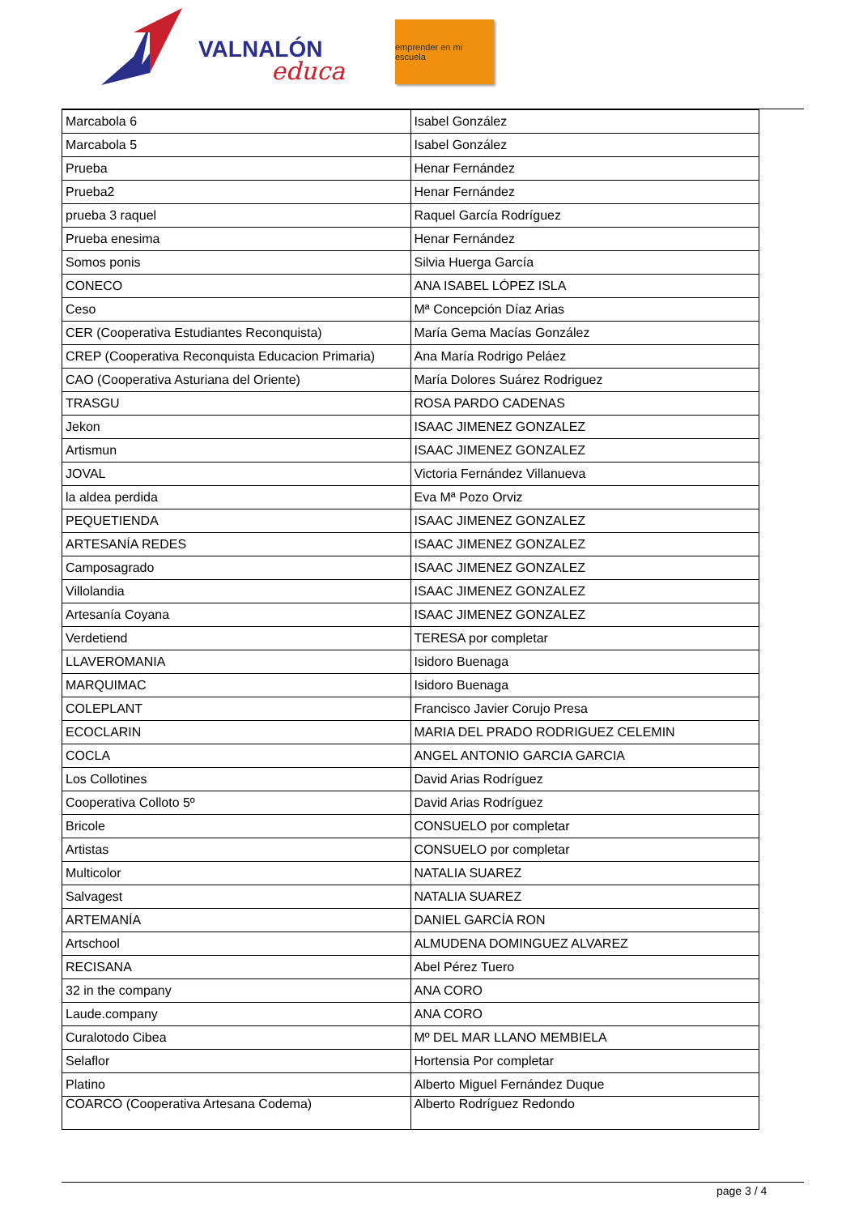VALNALÓN
educa
emprender en mi escuela
| Marcabola 6 | Isabel González |
| Marcabola 5 | Isabel González |
| Prueba | Henar Fernández |
| Prueba2 | Henar Fernández |
| prueba 3 raquel | Raquel García Rodríguez |
| Prueba enesima | Henar Fernández |
| Somos ponis | Silvia Huerga García |
| CONECO | ANA ISABEL LÓPEZ ISLA |
| Ceso | Mª Concepción Díaz Arias |
| CER (Cooperativa Estudiantes Reconquista) | María Gema Macías González |
| CREP (Cooperativa Reconquista Educacion Primaria) | Ana María Rodrigo Peláez |
| CAO (Cooperativa Asturiana del Oriente) | María Dolores Suárez Rodriguez |
| TRASGU | ROSA PARDO CADENAS |
| Jekon | ISAAC JIMENEZ GONZALEZ |
| Artismun | ISAAC JIMENEZ GONZALEZ |
| JOVAL | Victoria Fernández Villanueva |
| la aldea perdida | Eva Mª Pozo Orviz |
| PEQUETIENDA | ISAAC JIMENEZ GONZALEZ |
| ARTESANÍA REDES | ISAAC JIMENEZ GONZALEZ |
| Camposagrado | ISAAC JIMENEZ GONZALEZ |
| Villolandia | ISAAC JIMENEZ GONZALEZ |
| Artesanía Coyana | ISAAC JIMENEZ GONZALEZ |
| Verdetiend | TERESA por completar |
| LLAVEROMANIA | Isidoro Buenaga |
| MARQUIMAC | Isidoro Buenaga |
| COLEPLANT | Francisco Javier Corujo Presa |
| ECOCLARIN | MARIA DEL PRADO RODRIGUEZ CELEMIN |
| COCLA | ANGEL ANTONIO GARCIA GARCIA |
| Los Collotines | David Arias Rodríguez |
| Cooperativa Colloto 5º | David Arias Rodríguez |
| Bricole | CONSUELO por completar |
| Artistas | CONSUELO por completar |
| Multicolor | NATALIA SUAREZ |
| Salvagest | NATALIA SUAREZ |
| ARTEMANÍA | DANIEL GARCÍA RON |
| Artschool | ALMUDENA DOMINGUEZ ALVAREZ |
| RECISANA | Abel Pérez Tuero |
| 32 in the company | ANA CORO |
| Laude.company | ANA CORO |
| Curalotodo Cibea | Mº DEL MAR LLANO MEMBIELA |
| Selaflor | Hortensia Por completar |
| Platino | Alberto Miguel Fernández Duque |
| COARCO (Cooperativa Artesana Codema) | Alberto Rodríguez Redondo |
page 3 / 4